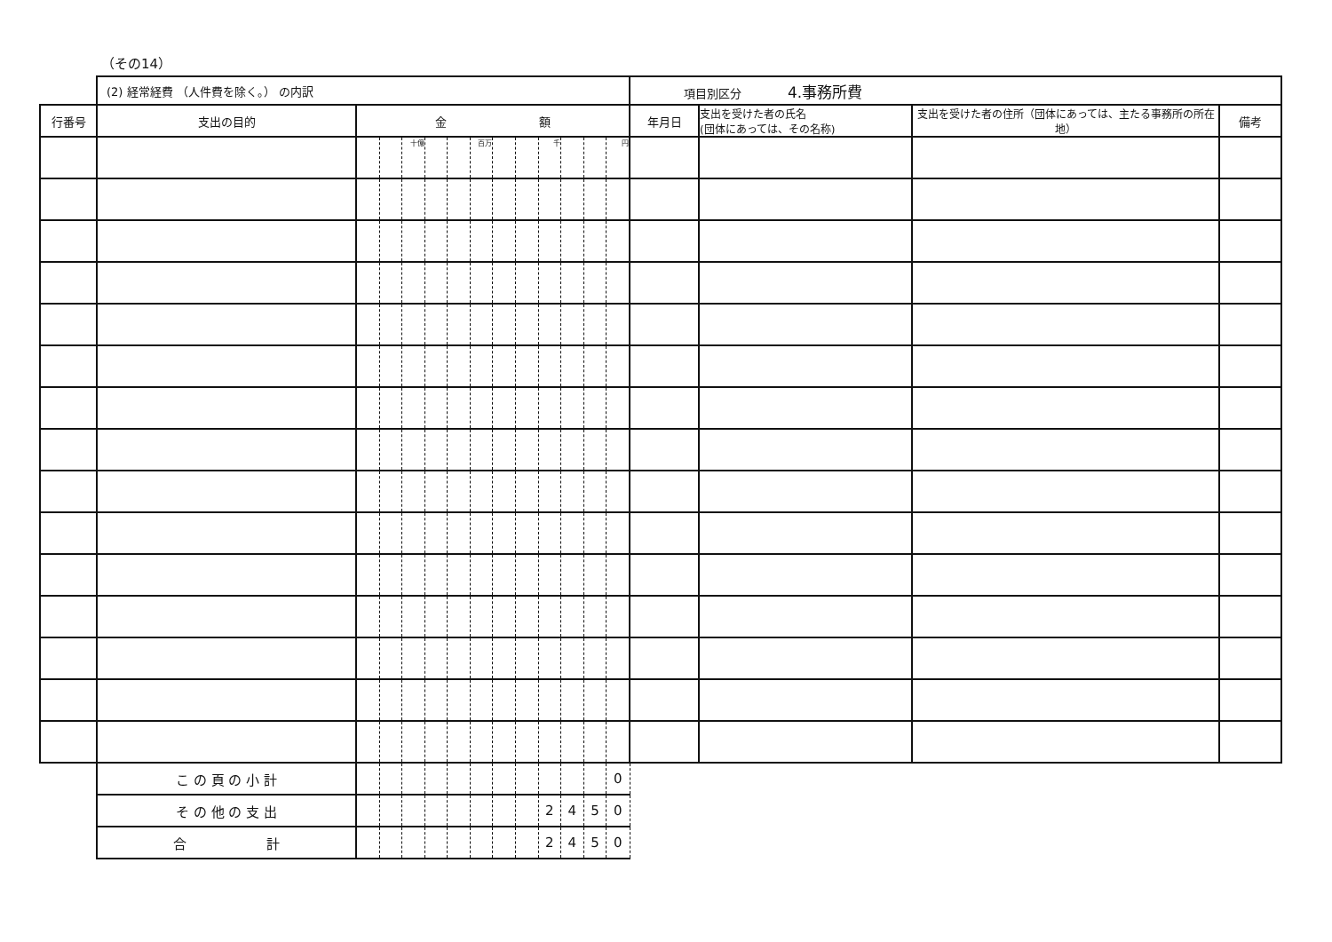（その14）
| | (2) 経常経費 （人件費を除く。） の内訳 | | | | | | | | | | | | | 項目別区分 4.事務所費 | | | |
| 行番号 | 支出の目的 | 金 額 | | | | | | | | | | | | 年月日 | 支出を受けた者の氏名 (団体にあっては、その名称) | 支出を受けた者の住所（団体にあっては、主たる事務所の所在地） | 備考 |
| | | | | 十億 | | | 百万 | | | 千 | | | 円 | | | | |
| | こ の 頁 の 小 計 | | | | | | | | | | | | 0 | | | | |
| | そ の 他 の 支 出 | | | | | | | | | 2 | 4 | 5 | 0 | | | | |
| | 合 計 | | | | | | | | | 2 | 4 | 5 | 0 | | | | |